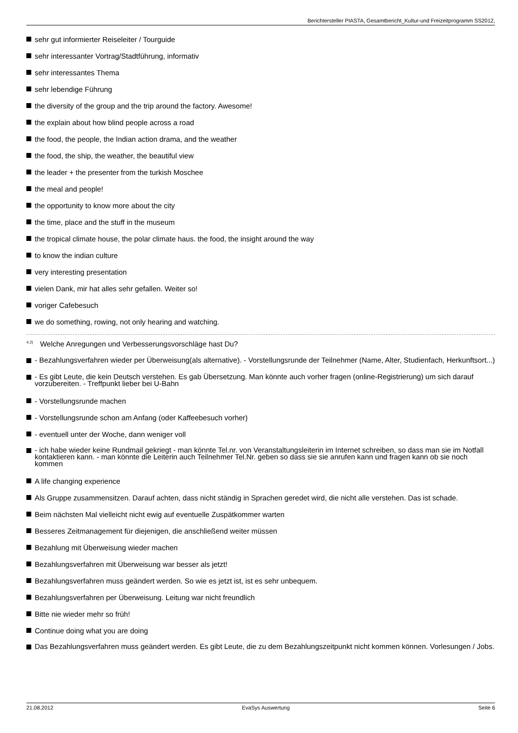Berichtersteller PIASTA, Gesamtbericht_Kultur-und Freizeitprogramm SS2012,
sehr gut informierter Reiseleiter / Tourguide
sehr interessanter Vortrag/Stadtführung, informativ
sehr interessantes Thema
sehr lebendige Führung
the diversity of the group and the trip around the factory. Awesome!
the explain about how blind people across a road
the food, the people, the Indian action drama, and the weather
the food, the ship, the weather, the beautiful view
the leader + the presenter from the turkish Moschee
the meal and people!
the opportunity to know more about the city
the time, place and the stuff in the museum
the tropical climate house, the polar climate haus. the food, the insight around the way
to know the indian culture
very interesting presentation
vielen Dank, mir hat alles sehr gefallen. Weiter so!
voriger Cafebesuch
we do something, rowing, not only hearing and watching.
<sup>4.2)</sup> Welche Anregungen und Verbesserungsvorschläge hast Du?
- Bezahlungsverfahren wieder per Überweisung(als alternative). - Vorstellungsrunde der Teilnehmer (Name, Alter, Studienfach, Herkunftsort...)
- Es gibt Leute, die kein Deutsch verstehen. Es gab Übersetzung. Man könnte auch vorher fragen (online-Registrierung) um sich darauf vorzubereiten. - Treffpunkt lieber bei U-Bahn
- Vorstellungsrunde machen
- Vorstellungsrunde schon am Anfang (oder Kaffeebesuch vorher)
- eventuell unter der Woche, dann weniger voll
- ich habe wieder keine Rundmail gekriegt - man könnte Tel.nr. von Veranstaltungsleiterin im Internet schreiben, so dass man sie im Notfall kontaktieren kann. - man könnte die Leiterin auch Teilnehmer Tel.Nr. geben so dass sie sie anrufen kann und fragen kann ob sie noch kommen
A life changing experience
Als Gruppe zusammensitzen. Darauf achten, dass nicht ständig in Sprachen geredet wird, die nicht alle verstehen. Das ist schade.
Beim nächsten Mal vielleicht nicht ewig auf eventuelle Zuspätkommer warten
Besseres Zeitmanagement für diejenigen, die anschließend weiter müssen
Bezahlung mit Überweisung wieder machen
Bezahlungsverfahren mit Überweisung war besser als jetzt!
Bezahlungsverfahren muss geändert werden. So wie es jetzt ist, ist es sehr unbequem.
Bezahlungsverfahren per Überweisung. Leitung war nicht freundlich
Bitte nie wieder mehr so früh!
Continue doing what you are doing
Das Bezahlungsverfahren muss geändert werden. Es gibt Leute, die zu dem Bezahlungszeitpunkt nicht kommen können. Vorlesungen / Jobs.
21.08.2012 EvaSys Auswertung Seite 6